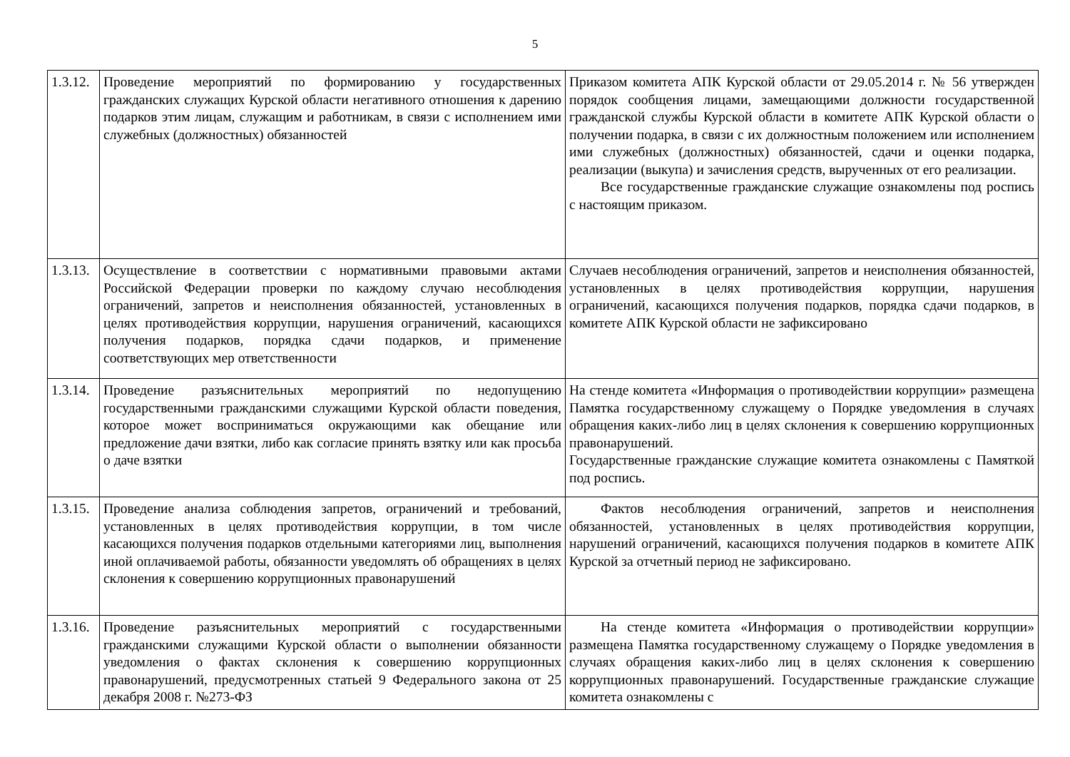5
| 1.3.12. | Проведение мероприятий по формированию у государственных гражданских служащих Курской области негативного отношения к дарению подарков этим лицам, служащим и работникам, в связи с исполнением ими служебных (должностных) обязанностей | Приказом комитета АПК Курской области от 29.05.2014 г. № 56 утвержден порядок сообщения лицами, замещающими должности государственной гражданской службы Курской области в комитете АПК Курской области о получении подарка, в связи с их должностным положением или исполнением ими служебных (должностных) обязанностей, сдачи и оценки подарка, реализации (выкупа) и зачисления средств, вырученных от его реализации. Все государственные гражданские служащие ознакомлены под роспись с настоящим приказом. |
| 1.3.13. | Осуществление в соответствии с нормативными правовыми актами Российской Федерации проверки по каждому случаю несоблюдения ограничений, запретов и неисполнения обязанностей, установленных в целях противодействия коррупции, нарушения ограничений, касающихся получения подарков, порядка сдачи подарков, и применение соответствующих мер ответственности | Случаев несоблюдения ограничений, запретов и неисполнения обязанностей, установленных в целях противодействия коррупции, нарушения ограничений, касающихся получения подарков, порядка сдачи подарков, в комитете АПК Курской области не зафиксировано |
| 1.3.14. | Проведение разъяснительных мероприятий по недопущению государственными гражданскими служащими Курской области поведения, которое может восприниматься окружающими как обещание или предложение дачи взятки, либо как согласие принять взятку или как просьба о даче взятки | На стенде комитета «Информация о противодействии коррупции» размещена Памятка государственному служащему о Порядке уведомления в случаях обращения каких-либо лиц в целях склонения к совершению коррупционных правонарушений. Государственные гражданские служащие комитета ознакомлены с Памяткой под роспись. |
| 1.3.15. | Проведение анализа соблюдения запретов, ограничений и требований, установленных в целях противодействия коррупции, в том числе касающихся получения подарков отдельными категориями лиц, выполнения иной оплачиваемой работы, обязанности уведомлять об обращениях в целях склонения к совершению коррупционных правонарушений | Фактов несоблюдения ограничений, запретов и неисполнения обязанностей, установленных в целях противодействия коррупции, нарушений ограничений, касающихся получения подарков в комитете АПК Курской за отчетный период не зафиксировано. |
| 1.3.16. | Проведение разъяснительных мероприятий с государственными гражданскими служащими Курской области о выполнении обязанности уведомления о фактах склонения к совершению коррупционных правонарушений, предусмотренных статьей 9 Федерального закона от 25 декабря 2008 г. №273-ФЗ | На стенде комитета «Информация о противодействии коррупции» размещена Памятка государственному служащему о Порядке уведомления в случаях обращения каких-либо лиц в целях склонения к совершению коррупционных правонарушений. Государственные гражданские служащие комитета ознакомлены с |